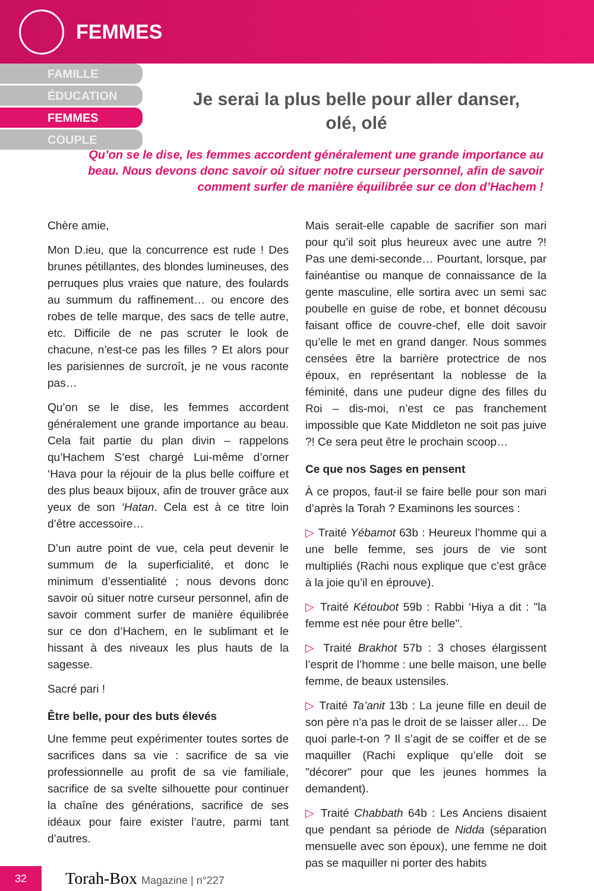FEMMES
FAMILLE
ÉDUCATION
FEMMES
COUPLE
Je serai la plus belle pour aller danser,
olé, olé
Qu’on se le dise, les femmes accordent généralement une grande importance au beau. Nous devons donc savoir où situer notre curseur personnel, afin de savoir comment surfer de manière équilibrée sur ce don d’Hachem !
Chère amie,
Mon D.ieu, que la concurrence est rude ! Des brunes pétillantes, des blondes lumineuses, des perruques plus vraies que nature, des foulards au summum du raffinement… ou encore des robes de telle marque, des sacs de telle autre, etc. Difficile de ne pas scruter le look de chacune, n’est-ce pas les filles ? Et alors pour les parisiennes de surcroît, je ne vous raconte pas…
Qu’on se le dise, les femmes accordent généralement une grande importance au beau. Cela fait partie du plan divin – rappelons qu’Hachem S’est chargé Lui-même d’orner ‘Hava pour la réjouir de la plus belle coiffure et des plus beaux bijoux, afin de trouver grâce aux yeux de son ‘Hatan. Cela est à ce titre loin d’être accessoire…
D’un autre point de vue, cela peut devenir le summum de la superficialité, et donc le minimum d’essentialité ; nous devons donc savoir où situer notre curseur personnel, afin de savoir comment surfer de manière équilibrée sur ce don d’Hachem, en le sublimant et le hissant à des niveaux les plus hauts de la sagesse.
Sacré pari !
Être belle, pour des buts élevés
Une femme peut expérimenter toutes sortes de sacrifices dans sa vie : sacrifice de sa vie professionnelle au profit de sa vie familiale, sacrifice de sa svelte silhouette pour continuer la chaîne des générations, sacrifice de ses idéaux pour faire exister l’autre, parmi tant d’autres.
Mais serait-elle capable de sacrifier son mari pour qu’il soit plus heureux avec une autre ?! Pas une demi-seconde… Pourtant, lorsque, par fainéantise ou manque de connaissance de la gente masculine, elle sortira avec un semi sac poubelle en guise de robe, et bonnet décousu faisant office de couvre-chef, elle doit savoir qu’elle le met en grand danger. Nous sommes censées être la barrière protectrice de nos époux, en représentant la noblesse de la féminité, dans une pudeur digne des filles du Roi – dis-moi, n’est ce pas franchement impossible que Kate Middleton ne soit pas juive ?! Ce sera peut être le prochain scoop…
Ce que nos Sages en pensent
À ce propos, faut-il se faire belle pour son mari d’après la Torah ? Examinons les sources :
▷ Traité Yébamot 63b : Heureux l’homme qui a une belle femme, ses jours de vie sont multipliés (Rachi nous explique que c’est grâce à la joie qu’il en éprouve).
▷ Traité Kétoubot 59b : Rabbi ‘Hiya a dit : "la femme est née pour être belle".
▷ Traité Brakhot 57b : 3 choses élargissent l’esprit de l’homme : une belle maison, une belle femme, de beaux ustensiles.
▷ Traité Ta’anit 13b : La jeune fille en deuil de son père n’a pas le droit de se laisser aller… De quoi parle-t-on ? Il s’agit de se coiffer et de se maquiller (Rachi explique qu’elle doit se "décorer" pour que les jeunes hommes la demandent).
▷ Traité Chabbath 64b : Les Anciens disaient que pendant sa période de Nidda (séparation mensuelle avec son époux), une femme ne doit pas se maquiller ni porter des habits
32
Torah-Box Magazine | n°227